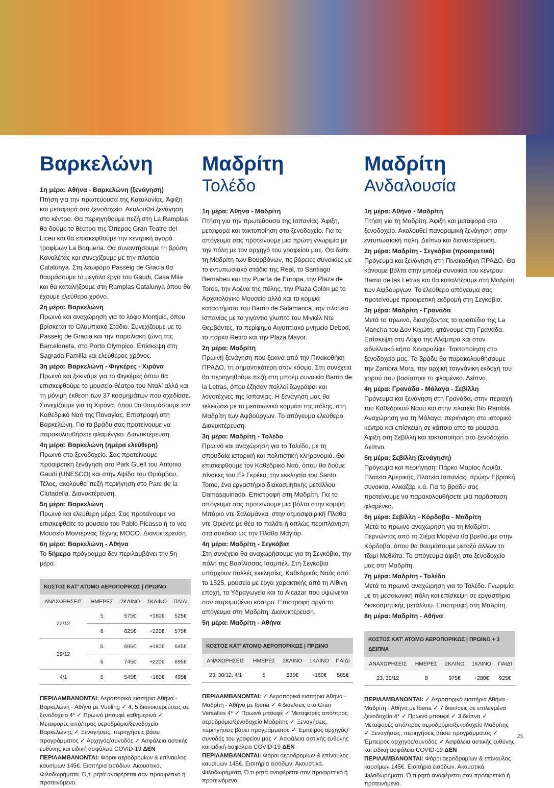Βαρκελώνη
1η μέρα: Αθήνα - Βαρκελώνη (ξενάγηση)
Πτήση για την πρωτεύουσα της Καταλονίας. Άφιξη και μεταφορά στο ξενοδοχείο. Ακολουθεί ξενάγηση στο κέντρο. Θα περιηγηθούμε πεζή στη La Ramplas, θα δούμε το θέατρο της Όπερας Gran Teatre del Liceu και θα επισκεφθούμε την κεντρική αγορά τροφίμων La Boqueria. Θα συναντήσουμε τη βρύση Καναλέτας και συνεχίζουμε με την πλατεία Catalunya. Στη λεωφόρο Passeig de Gracia θα θαυμάσουμε το μεγάλο έργο του Gaudi, Casa Mila και θα καταλήξουμε στη Ramplas Catalunya όπου θα έχουμε ελεύθερο χρόνο.
2η μέρα: Βαρκελώνη
Πρωινό και αναχώρηση για το λόφο Montjuic, όπου βρίσκεται το Ολυμπιακό Στάδιο. Συνεχίζουμε με το Passeig de Gracia και την παραλιακή ζώνη της Barceloneta, στο Porto Olympico. Επίσκεψη στη Sagrada Familia και ελεύθερος χρόνος.
3η μέρα: Βαρκελώνη - Φιγκέρες - Χιρόνα
Πρωινό και ξεκινάμε για το Φιγκέρες όπου θα επισκεφθούμε το μουσείο-θέατρο του Νταλί αλλά και τη μόνιμη έκθεση των 37 κοσμημάτων που σχεδίασε. Συνεχίζουμε για τη Χιρόνα, όπου θα θαυμάσουμε τον Καθεδρικό Ναό της Παναγίας. Επιστροφή στη Βαρκελώνη. Για το βράδυ σας προτείνουμε να παρακολουθήσετε φλαμένγκο. Διανυκτέρευση.
4η μέρα: Βαρκελώνη (ημέρα ελεύθερη)
Πρωινό στο ξενοδοχείο. Σας προτείνουμε προαιρετική ξενάγηση στο Park Guell του Antonio Gaudi (UNESCO) και στην Αψίδα του Θριάμβου. Τέλος, ακολουθεί πεζή περιήγηση στο Parc de la Ciutadella. Διανυκτέρευση.
5η μέρα: Βαρκελώνη
Πρωινό και ελεύθερη μέρα. Σας προτείνουμε να επισκεφθείτε το μουσείο του Pablo Picasso ή το νέο Μουσείο Μοντέρνας Τέχνης MOCO. Διανυκτέρευση.
6η μέρα: Βαρκελώνη - Αθήνα
Το 5ήμερο πρόγραμμα δεν περιλαμβάνει την 5η μέρα.
| ΚΟΣΤΟΣ ΚΑΤ' ΑΤΟΜΟ ΑΕΡΟΠΟΡΙΚΩΣ / ΠΡΩΙΝΟ | | | | |
| --- | --- | --- | --- | --- |
| ΑΝΑΧΩΡΗΣΕΙΣ | ΗΜΕΡΕΣ | 2ΚΛΙΝΟ | 1ΚΛΙΝΟ | ΠΑΙΔΙ |
| 22/12 | 5 | 575€ | +180€ | 525€ |
| | 6 | 625€ | +220€ | 575€ |
| 29/12 | 5 | 695€ | +180€ | 645€ |
| | 6 | 745€ | +220€ | 695€ |
| 4/1 | 5 | 545€ | +180€ | 495€ |
ΠΕΡΙΛΑΜΒΑΝΟΝΤΑΙ: Αεροπορικά εισιτήρια Αθήνα - Βαρκελώνη - Αθήνα με Vueling ✓ 4, 5 διανυκτερεύσεις σε ξενοδοχείο 4* ✓ Πρωινό μπουφέ καθημερινά ✓ Μεταφορές από/προς αεροδρόμιο/ξενοδοχείο Βαρκελώνης ✓ Ξεναγήσεις, περιηγήσεις βάσει προγράμματος ✓ Αρχηγός/συνοδός ✓ Ασφάλεια αστικής ευθύνης και ειδική ασφάλεια COVID-19 ΔΕΝ ΠΕΡΙΛΑΜΒΑΝΟΝΤΑΙ: Φόροι αεροδρομίων & επίναυλος καυσίμων 145€. Εισιτήρια εισόδων. Ακουστικά. Φιλοδωρήματα. Ό,τι ρητά αναφέρεται σαν προαιρετικό ή προτεινόμενο.
Μαδρίτη
Τολέδο
1η μέρα: Αθήνα - Μαδρίτη
Πτήση για την πρωτεύουσα της Ισπανίας. Άφιξη, μεταφορά και τακτοποίηση στο ξενοδοχείο. Για το απόγευμα σας προτείνουμε μια πρώτη γνωριμία με την πόλη με τον αρχηγό του γραφείου μας. Θα δείτε τη Μαδρίτη των Βουρβόνων, τις βόρειες συνοικίες με το εντυπωσιακό στάδιο της Real, το Santiago Bernabeu και την Puerta de Europa, την Plaza de Toros, την Αρένα της πόλης, την Plaza Colón με το Αρχαιολογικό Μουσείο αλλά και τα κομψά καταστήματα του Barrio de Salamanca, την πλατεία Ισπανίας με το γιγάντιο γλυπτό του Μιγκέλ Ντε Θερβάντες, το περίφημο Αιγυπτιακό μνημείο Debod, το πάρκο Retiro και την Plaza Mayor.
2η μέρα: Μαδρίτη
Πρωινή ξενάγηση που ξεκινά από την Πινακοθήκη ΠΡΑΔΟ, τη σημαντικότερη στον κόσμο. Στη συνέχεια θα περιηγηθούμε πεζή στη μποέμ συνοικία Barrio de la Letras, όπου έζησαν πολλοί ζωγράφοι και λογοτέχνες της Ισπανίας. Η ξενάγησή μας θα τελειώσει με το μεσαιωνικό κομμάτι της πόλης, στη Μαδρίτη των Αψβούργων. Το απόγευμα ελεύθερο. Διανυκτέρευση.
3η μέρα: Μαδρίτη - Τολέδο
Πρωινό και αναχώρηση για το Τολέδο, με τη σπουδαία ιστορική και πολιτιστική κληρονομιά. Θα επισκεφθούμε τον Καθεδρικό Ναό, όπου θα δούμε πίνακες του Ελ Γκρέκο, την εκκλησία του Santo Tome, ένα εργαστήριο διακοσμητικής μετάλλου Damasquinado. Επιστροφή στη Μαδρίτη. Για το απόγευμα σας προτείνουμε μια βόλτα στην κομψή Μπάριο ντε Σαλαμάνκα, στην ατμοσφαιρική Πλάθα ντε Οριέντε με θέα το παλάτι ή απλώς περιπλάνηση στα σοκάκια ως την Πλάθα Μαγιόρ.
4η μέρα: Μαδρίτη - Σεγκόβια
Στη συνέχεια θα αναχωρήσουμε για τη Σεγκόβια, την πόλη της Βασίλισσας Ισαμπέλ. Στη Σεγκόβια υπάρχουν πολλές εκκλησίες, Καθεδρικός Ναός από το 1525, μουσείο με έργα χαρακτικής από τη Λίθινη εποχή, το Υδραγωγείο και το Alcazar που υψώνεται σαν παραμυθένιο κάστρο. Επιστροφή αργά το απόγευμα στη Μαδρίτη. Διανυκτέρευση.
5η μέρα: Μαδρίτη - Αθήνα
| ΚΟΣΤΟΣ ΚΑΤ' ΑΤΟΜΟ ΑΕΡΟΠΟΡΙΚΩΣ / ΠΡΩΙΝΟ | | | | |
| --- | --- | --- | --- | --- |
| ΑΝΑΧΩΡΗΣΕΙΣ | ΗΜΕΡΕΣ | 2ΚΛΙΝΟ | 1ΚΛΙΝΟ | ΠΑΙΔΙ |
| 23, 30/12, 4/1 | 5 | 635€ | +160€ | 585€ |
ΠΕΡΙΛΑΜΒΑΝΟΝΤΑΙ: ✓ Αεροπορικά εισιτήρια Αθήνα - Μαδρίτη - Αθήνα με Iberia ✓ 4 διαν/σεις στο Gran Versalles 4* ✓ Πρωινό μπουφέ ✓ Μεταφορές από/προς αεροδρόμιο/ξενοδοχείο Μαδρίτης ✓ Ξεναγήσεις, περιηγήσεις βάσει προγράμματος ✓ Έμπειρος αρχηγός/συνοδός του γραφείου μας ✓ Ασφάλεια αστικής ευθύνης και ειδική ασφάλεια COVID-19 ΔΕΝ ΠΕΡΙΛΑΜΒΑΝΟΝΤΑΙ: Φόροι αεροδρομίων & επίναυλος καυσίμων 145€. Εισιτήρια εισόδων. Ακουστικά. Φιλοδωρήματα. Ό,τι ρητά αναφέρεται σαν προαιρετικό ή προτεινόμενο.
Μαδρίτη
Ανδαλουσία
1η μέρα: Αθήνα - Μαδρίτη
Πτήση για τη Μαδρίτη. Άφιξη και μεταφορά στο ξενοδοχείο. Ακολουθεί πανοραμική ξενάγηση στην εντυπωσιακή πόλη. Δείπνο και διανυκτέρευση.
2η μέρα: Μαδρίτη - Σεγκόβια (προαιρετικά)
Πρόγευμα και ξενάγηση στη Πινακοθήκη ΠΡΑΔΟ. Θα κάνουμε βόλτα στην μποέμ συνοικία του κέντρου Barrio de las Letras και θα καταλήξουμε στη Μαδρίτη των Αψβούργων. Το ελεύθερο απόγευμα σας προτείνουμε προαιρετική εκδρομή στη Σεγκόβια.
3η μέρα: Μαδρίτη - Γρανάδα
Μετά το πρωινό, διασχίζοντας το οροπέδιο της La Mancha του Δον Κιχώτη, φτάνουμε στη Γρανάδα. Επίσκεψη στο Λόφο της Αλάμπρα και στον ειδυλλιακό κήπο Χεναραλίφε. Τακτοποίηση στο ξενοδοχείο μας. Το βράδυ θα παρακολουθήσουμε την Zambra Mora, την αρχική τσιγγάνικη εκδοχή του χορού που βασίστηκε το φλαμένκο. Δείπνο.
4η μέρα: Γρανάδα - Μάλαγα - Σεβίλλη
Πρόγευμα και ξενάγηση στη Γρανάδα, στην περιοχή του Καθεδρικού Ναού και στην πλατεία Bib Rambla. Αναχώρηση για τη Μάλαγα, περιήγηση στο ιστορικό κέντρο και επίσκεψη σε κάποιο από τα μουσεία. Άφιξη στη Σεβίλλη και τακτοποίηση στο ξενοδοχείο. Δείπνο.
5η μέρα: Σεβίλλη (ξενάγηση)
Πρόγευμα και περιήγηση: Πάρκο Μαρίας Λουίζα, Πλατεία Αμερικής, Πλατεία Ισπανίας, πρώην Εβραϊκή συνοικία, Αλκαζάρ κ.ά. Για το βράδυ σας προτείνουμε να παρακολουθήσετε μια παράσταση φλαμένκο.
6η μέρα: Σεβίλλη - Κόρδοβα - Μαδρίτη
Μετά το πρωινό αναχώρηση για τη Μαδρίτη. Περνώντας από τη Σιέρα Μορένα θα βρεθούμε στην Κόρδοβα, όπου θα θαυμάσουμε μεταξύ άλλων το τζαμί Μεθκίτα. Το απόγευμα άφιξη στο ξενοδοχείο μας στη Μαδρίτη.
7η μέρα: Μαδρίτη - Τολέδο
Μετά το πρωινό αναχώρηση για το Τολέδο. Γνωριμία με τη μεσαιωνική πόλη και επίσκεψη σε εργαστήριο διακοσμητικής μετάλλου. Επιστροφή στη Μαδρίτη.
8η μέρα: Μαδρίτη - Αθήνα
| ΚΟΣΤΟΣ ΚΑΤ' ΑΤΟΜΟ ΑΕΡΟΠΟΡΙΚΩΣ / ΠΡΩΙΝΟ + 3 ΔΕΙΠΝΑ | | | | |
| --- | --- | --- | --- | --- |
| ΑΝΑΧΩΡΗΣΕΙΣ | ΗΜΕΡΕΣ | 2ΚΛΙΝΟ | 1ΚΛΙΝΟ | ΠΑΙΔΙ |
| 23, 30/12 | 8 | 975€ | +280€ | 925€ |
ΠΕΡΙΛΑΜΒΑΝΟΝΤΑΙ: ✓ Αεροπορικά εισιτήρια Αθήνα - Μαδρίτη - Αθήνα με Iberia ✓ 7 διαν/σεις σε επιλεγμένα ξενοδοχεία 4* ✓ Πρωινό μπουφέ ✓ 3 δείπνα ✓ Μεταφορές από/προς αεροδρόμιο/ξενοδοχείο Μαδρίτης ✓ Ξεναγήσεις, περιηγήσεις βάσει προγράμματος ✓ Έμπειρος αρχηγός/συνοδός ✓ Ασφάλεια αστικής ευθύνης και ειδική ασφάλεια COVID-19 ΔΕΝ ΠΕΡΙΛΑΜΒΑΝΟΝΤΑΙ: Φόροι αεροδρομίων & επίναυλος καυσίμων 145€. Εισιτήρια εισόδων. Ακουστικά. Φιλοδωρήματα. Ό,τι ρητά αναφέρεται σαν προαιρετικό ή προτεινόμενο.
25